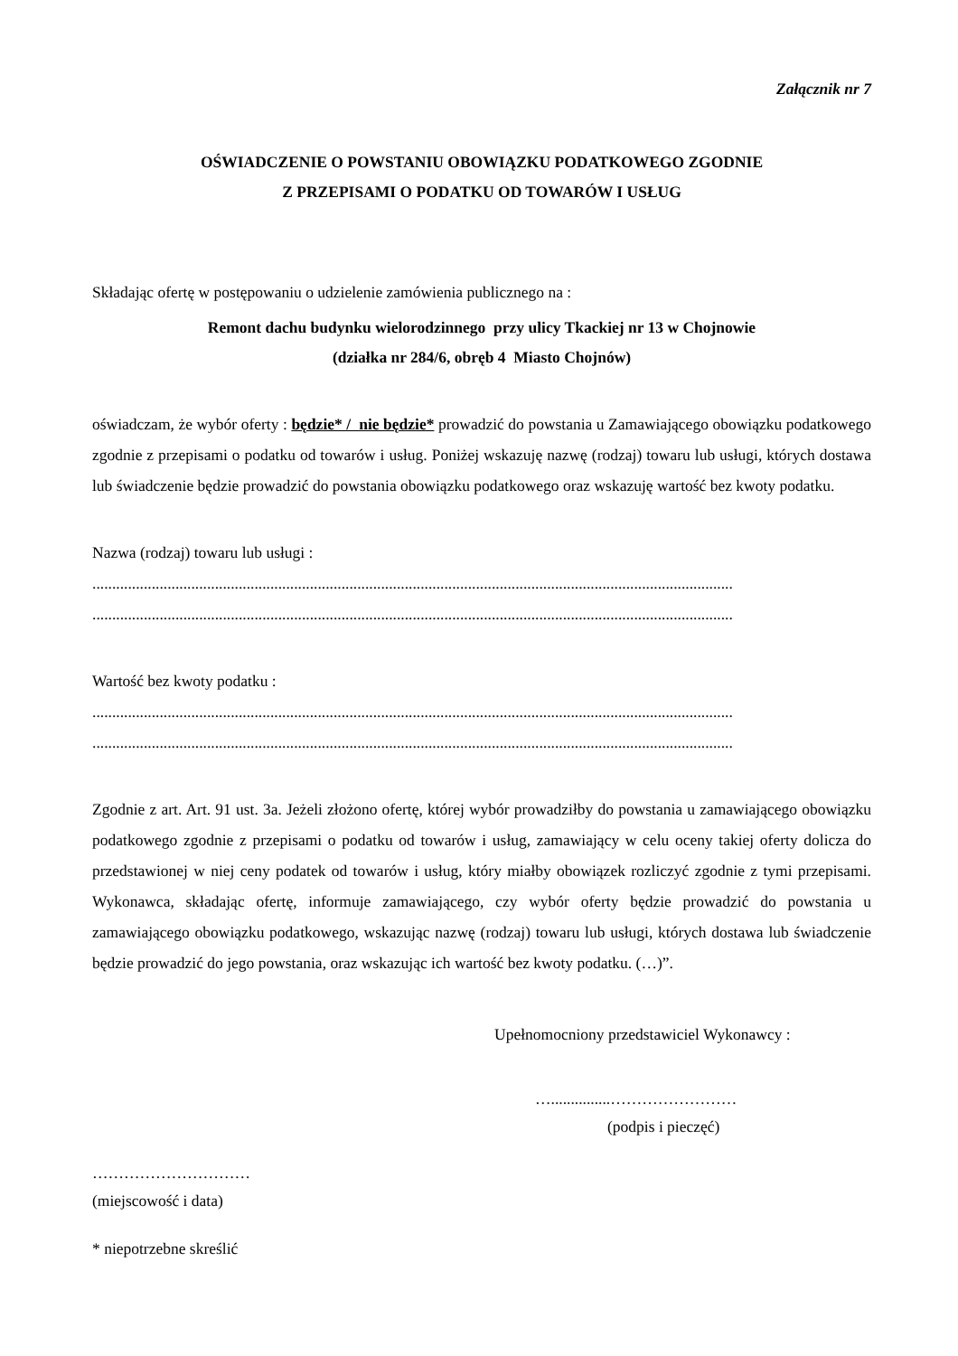Załącznik nr 7
OŚWIADCZENIE O POWSTANIU OBOWIĄZKU PODATKOWEGO ZGODNIE
Z PRZEPISAMI O PODATKU OD TOWARÓW I USŁUG
Składając ofertę w postępowaniu o udzielenie zamówienia publicznego na :
Remont dachu budynku wielorodzinnego przy ulicy Tkackiej nr 13 w Chojnowie
(działka nr 284/6, obręb 4 Miasto Chojnów)
oświadczam, że wybór oferty : będzie* / nie będzie* prowadzić do powstania u Zamawiającego obowiązku podatkowego zgodnie z przepisami o podatku od towarów i usług. Poniżej wskazuję nazwę (rodzaj) towaru lub usługi, których dostawa lub świadczenie będzie prowadzić do powstania obowiązku podatkowego oraz wskazuję wartość bez kwoty podatku.
Nazwa (rodzaj) towaru lub usługi :
..................................................................................................................................................................
..................................................................................................................................................................
Wartość bez kwoty podatku :
..................................................................................................................................................................
..................................................................................................................................................................
Zgodnie z art. Art. 91 ust. 3a. Jeżeli złożono ofertę, której wybór prowadziłby do powstania u zamawiającego obowiązku podatkowego zgodnie z przepisami o podatku od towarów i usług, zamawiający w celu oceny takiej oferty dolicza do przedstawionej w niej ceny podatek od towarów i usług, który miałby obowiązek rozliczyć zgodnie z tymi przepisami. Wykonawca, składając ofertę, informuje zamawiającego, czy wybór oferty będzie prowadzić do powstania u zamawiającego obowiązku podatkowego, wskazując nazwę (rodzaj) towaru lub usługi, których dostawa lub świadczenie będzie prowadzić do jego powstania, oraz wskazując ich wartość bez kwoty podatku. (…)”.
Upełnomocniony przedstawiciel Wykonawcy :
…...............……………………
(podpis i pieczęć)
…………………………
(miejscowość i data)
* niepotrzebne skreślić